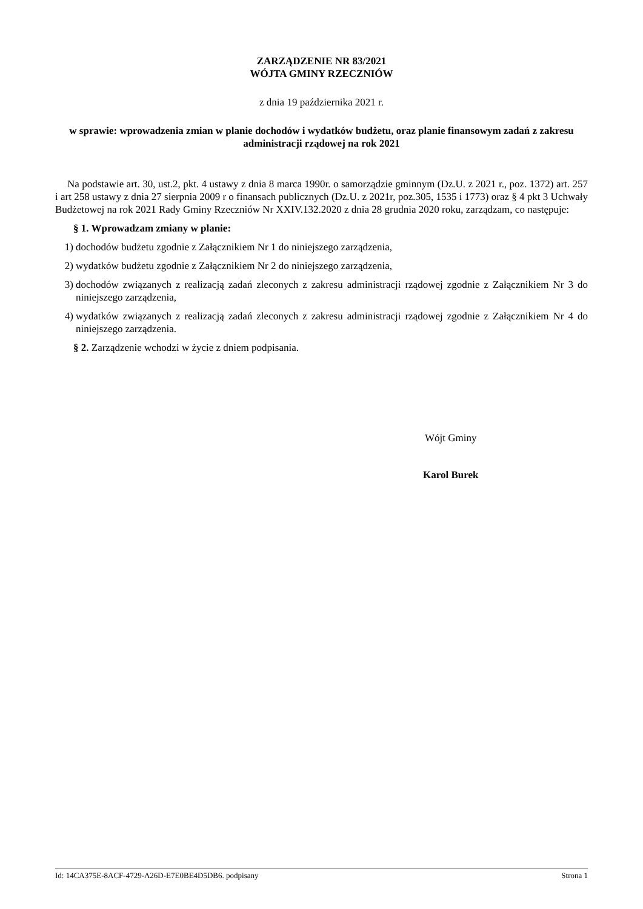ZARZĄDZENIE NR 83/2021
WÓJTA GMINY RZECZNIÓW
z dnia 19 października 2021 r.
w sprawie: wprowadzenia zmian w planie dochodów i wydatków budżetu, oraz planie finansowym zadań z zakresu administracji rządowej na rok 2021
Na podstawie art. 30, ust.2, pkt. 4 ustawy z dnia 8 marca 1990r. o samorządzie gminnym (Dz.U. z 2021 r., poz. 1372) art. 257 i art 258 ustawy z dnia 27 sierpnia 2009 r o finansach publicznych (Dz.U. z 2021r, poz.305, 1535 i 1773) oraz § 4 pkt 3 Uchwały Budżetowej na rok 2021 Rady Gminy Rzeczniów Nr XXIV.132.2020 z dnia 28 grudnia 2020 roku, zarządzam, co następuje:
§ 1. Wprowadzam zmiany w planie:
1) dochodów budżetu zgodnie z Załącznikiem Nr 1 do niniejszego zarządzenia,
2) wydatków budżetu zgodnie z Załącznikiem Nr 2 do niniejszego zarządzenia,
3) dochodów związanych z realizacją zadań zleconych z zakresu administracji rządowej zgodnie z Załącznikiem Nr 3 do niniejszego zarządzenia,
4) wydatków związanych z realizacją zadań zleconych z zakresu administracji rządowej zgodnie z Załącznikiem Nr 4 do niniejszego zarządzenia.
§ 2. Zarządzenie wchodzi w życie z dniem podpisania.
Wójt Gminy
Karol Burek
Id: 14CA375E-8ACF-4729-A26D-E7E0BE4D5DB6. podpisany Strona 1